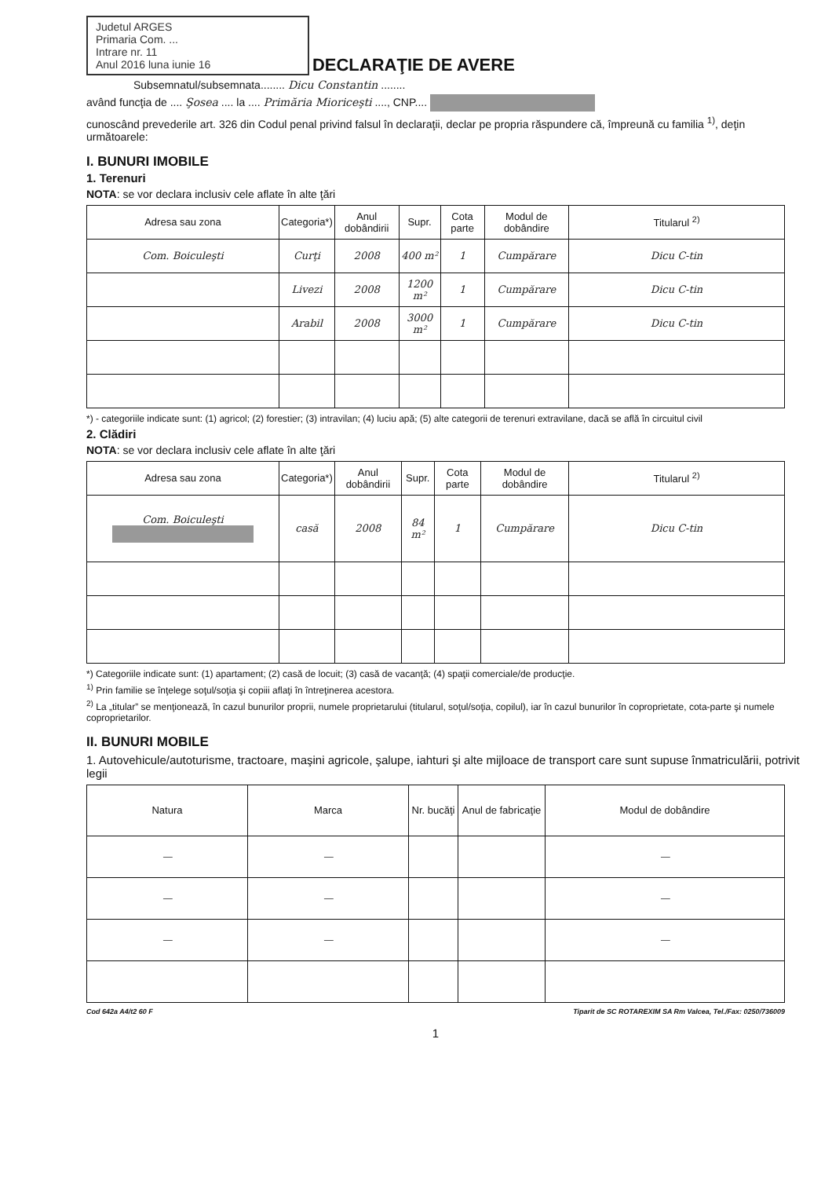Judetul ARGES
Primaria Com. ...
Intrare nr. 11
Anul 2016 luna iunie 16
DECLARAŢIE DE AVERE
Subsemnatul/subsemnata........ Dicu Constantin ........
având funcţia de .... Şosea .... la .... Primăria Mioriceşti ...., CNP....
cunoscând prevederile art. 326 din Codul penal privind falsul în declaraţii, declar pe propria răspundere că, împreună cu familia <sup>1)</sup>, deţin următoarele:
I. BUNURI IMOBILE
1. Terenuri
NOTA: se vor declara inclusiv cele aflate în alte ţări
| Adresa sau zona | Categoria*) | Anul dobândirii | Supr. | Cota parte | Modul de dobândire | Titularul <sup>2)</sup> |
| --- | --- | --- | --- | --- | --- | --- |
| Com. Boiculeşti | Curţi | 2008 | 400 m² | 1 | Cumpărare | Dicu C-tin |
| | Livezi | 2008 | 1200 m² | 1 | Cumpărare | Dicu C-tin |
| | Arabil | 2008 | 3000 m² | 1 | Cumpărare | Dicu C-tin |
*) - categoriile indicate sunt: (1) agricol; (2) forestier; (3) intravilan; (4) luciu apă; (5) alte categorii de terenuri extravilane, dacă se află în circuitul civil
2. Clădiri
NOTA: se vor declara inclusiv cele aflate în alte ţări
| Adresa sau zona | Categoria*) | Anul dobândirii | Supr. | Cota parte | Modul de dobândire | Titularul <sup>2)</sup> |
| --- | --- | --- | --- | --- | --- | --- |
| Com. Boiculeşti | casă | 2008 | 84 m² | 1 | Cumpărare | Dicu C-tin |
*) Categoriile indicate sunt: (1) apartament; (2) casă de locuit; (3) casă de vacanţă; (4) spaţii comerciale/de producţie.
<sup>1)</sup> Prin familie se înţelege soţul/soţia şi copiii aflaţi în întreţinerea acestora.
<sup>2)</sup> La „titular” se menţionează, în cazul bunurilor proprii, numele proprietarului (titularul, soţul/soţia, copilul), iar în cazul bunurilor în coproprietate, cota-parte şi numele coproprietarilor.
II. BUNURI MOBILE
1. Autovehicule/autoturisme, tractoare, maşini agricole, şalupe, iahturi şi alte mijloace de transport care sunt supuse înmatriculării, potrivit legii
| Natura | Marca | Nr. bucăţi | Anul de fabricaţie | Modul de dobândire |
| --- | --- | --- | --- | --- |
| — | — | | | — |
| — | — | | | — |
| — | — | | | — |
Cod 642a A4/t2 60 F Tiparit de SC ROTAREXIM SA Rm Valcea, Tel./Fax: 0250/736009
1